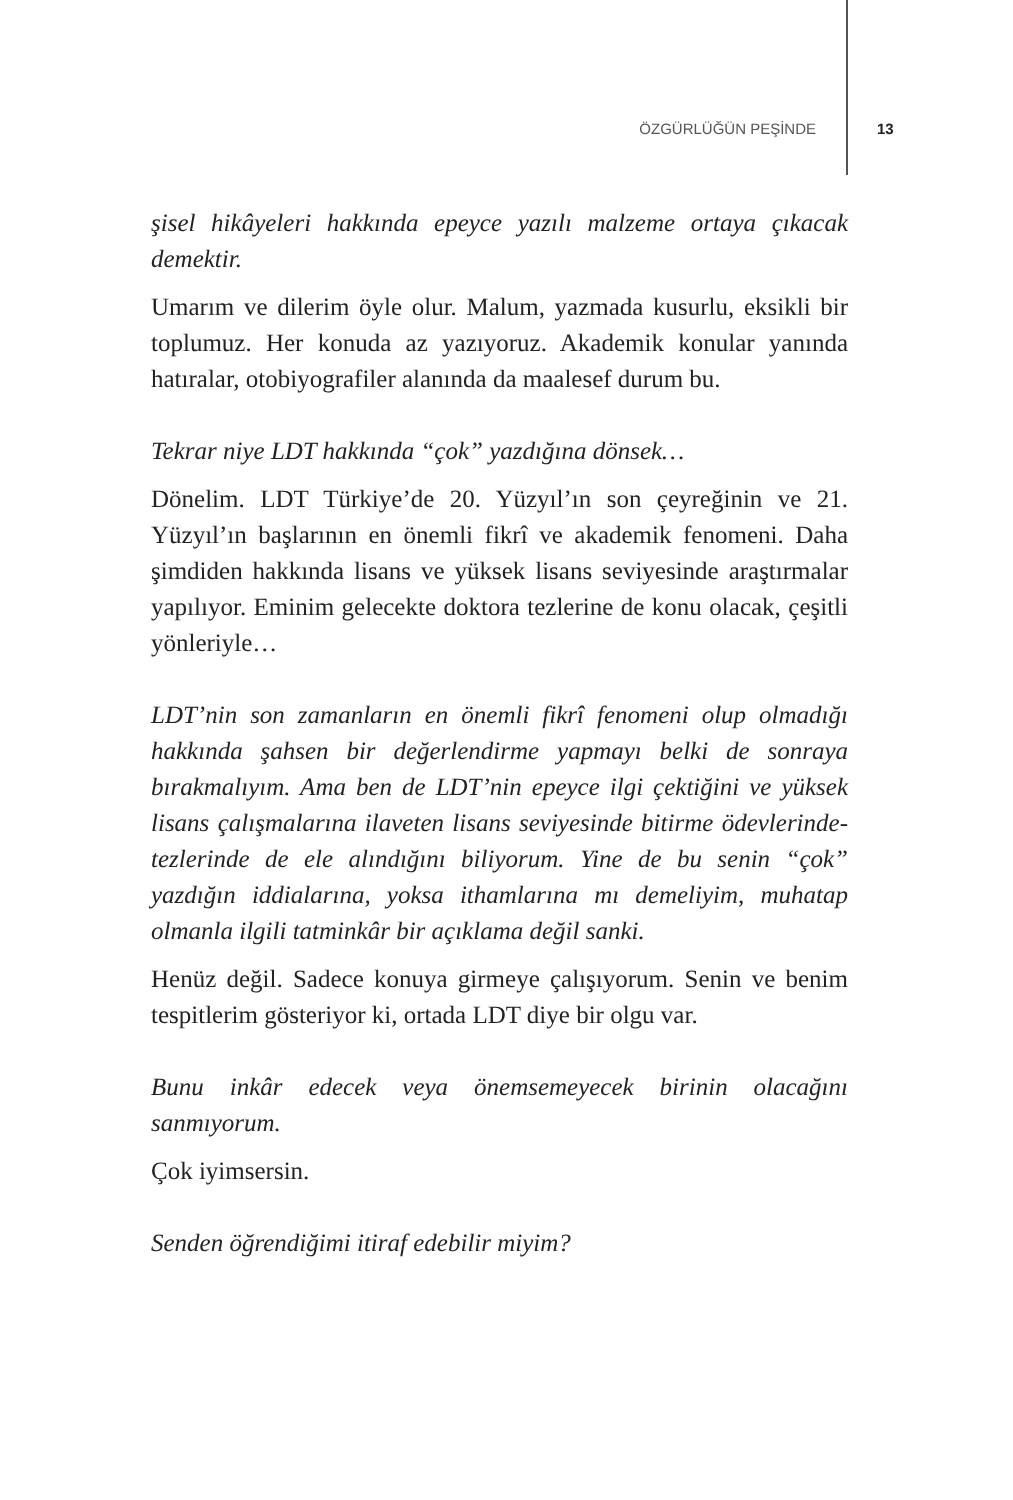ÖZGÜRLÜĞÜN PEŞİNDE 13
şisel hikâyeleri hakkında epeyce yazılı malzeme ortaya çıkacak demektir.
Umarım ve dilerim öyle olur. Malum, yazmada kusurlu, eksikli bir toplumuz. Her konuda az yazıyoruz. Akademik konular yanında hatıralar, otobiyografiler alanında da maalesef durum bu.
Tekrar niye LDT hakkında “çok” yazdığına dönsek…
Dönelim. LDT Türkiye’de 20. Yüzyıl’ın son çeyreğinin ve 21. Yüzyıl’ın başlarının en önemli fikrî ve akademik fenomeni. Daha şimdiden hakkında lisans ve yüksek lisans seviyesinde araştırmalar yapılıyor. Eminim gelecekte doktora tezlerine de konu olacak, çeşitli yönleriyle…
LDT’nin son zamanların en önemli fikrî fenomeni olup olmadığı hakkında şahsen bir değerlendirme yapmayı belki de sonraya bırakmalıyım. Ama ben de LDT’nin epeyce ilgi çektiğini ve yüksek lisans çalışmalarına ilaveten lisans seviyesinde bitirme ödevlerinde-tezlerinde de ele alındığını biliyorum. Yine de bu senin “çok” yazdığın iddialarına, yoksa ithamlarına mı demeliyim, muhatap olmanla ilgili tatminkâr bir açıklama değil sanki.
Henüz değil. Sadece konuya girmeye çalışıyorum. Senin ve benim tespitlerim gösteriyor ki, ortada LDT diye bir olgu var.
Bunu inkâr edecek veya önemsemeyecek birinin olacağını sanmıyorum.
Çok iyimsersin.
Senden öğrendiğimi itiraf edebilir miyim?